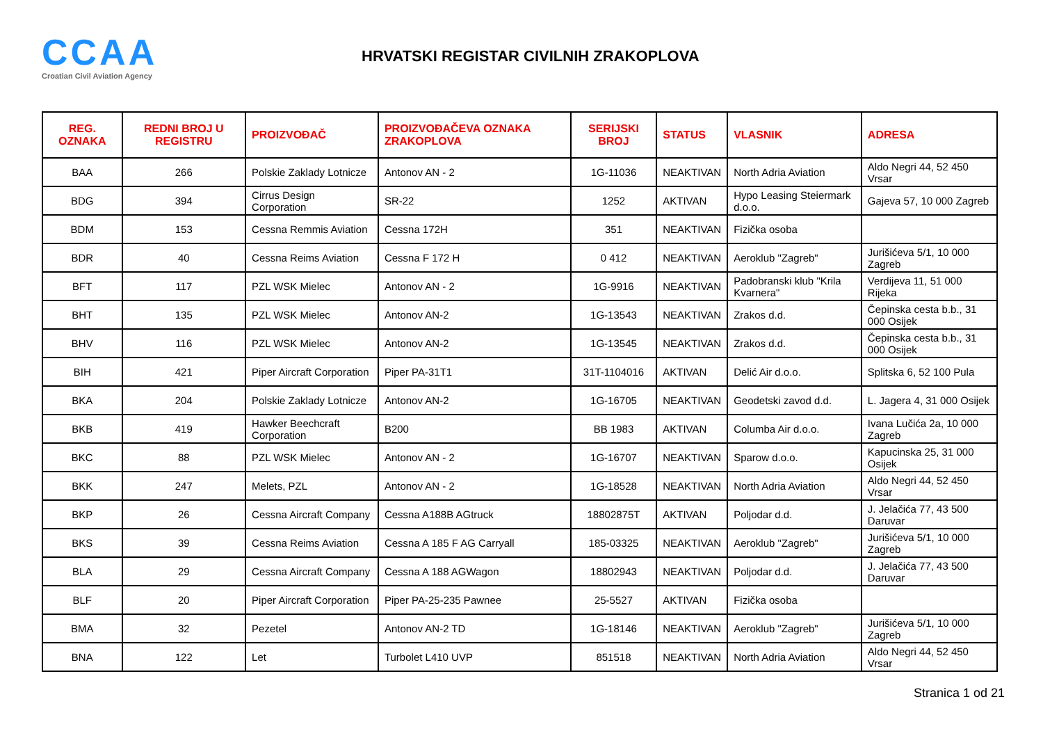CCAA
Croatian Civil Aviation Agency
HRVATSKI REGISTAR CIVILNIH ZRAKOPLOVA
| REG. OZNAKA | REDNI BROJ U REGISTRU | PROIZVOĐAČ | PROIZVOĐAČEVA OZNAKA ZRAKOPLOVA | SERIJSKI BROJ | STATUS | VLASNIK | ADRESA |
| --- | --- | --- | --- | --- | --- | --- | --- |
| BAA | 266 | Polskie Zaklady Lotnicze | Antonov AN - 2 | 1G-11036 | NEAKTIVAN | North Adria Aviation | Aldo Negri 44, 52 450 Vrsar |
| BDG | 394 | Cirrus Design Corporation | SR-22 | 1252 | AKTIVAN | Hypo Leasing Steiermark d.o.o. | Gajeva 57, 10 000 Zagreb |
| BDM | 153 | Cessna Remmis Aviation | Cessna 172H | 351 | NEAKTIVAN | Fizička osoba | |
| BDR | 40 | Cessna Reims Aviation | Cessna F 172 H | 0 412 | NEAKTIVAN | Aeroklub "Zagreb" | Jurišićeva 5/1, 10 000 Zagreb |
| BFT | 117 | PZL WSK Mielec | Antonov AN - 2 | 1G-9916 | NEAKTIVAN | Padobranski klub "Krila Kvarnera" | Verdijeva 11, 51 000 Rijeka |
| BHT | 135 | PZL WSK Mielec | Antonov AN-2 | 1G-13543 | NEAKTIVAN | Zrakos d.d. | Čepinska cesta b.b., 31 000 Osijek |
| BHV | 116 | PZL WSK Mielec | Antonov AN-2 | 1G-13545 | NEAKTIVAN | Zrakos d.d. | Čepinska cesta b.b., 31 000 Osijek |
| BIH | 421 | Piper Aircraft Corporation | Piper PA-31T1 | 31T-1104016 | AKTIVAN | Delić Air d.o.o. | Splitska 6, 52 100 Pula |
| BKA | 204 | Polskie Zaklady Lotnicze | Antonov AN-2 | 1G-16705 | NEAKTIVAN | Geodetski zavod d.d. | L. Jagera 4, 31 000 Osijek |
| BKB | 419 | Hawker Beechcraft Corporation | B200 | BB 1983 | AKTIVAN | Columba Air d.o.o. | Ivana Lučića 2a, 10 000 Zagreb |
| BKC | 88 | PZL WSK Mielec | Antonov AN - 2 | 1G-16707 | NEAKTIVAN | Sparow d.o.o. | Kapucinska 25, 31 000 Osijek |
| BKK | 247 | Melets, PZL | Antonov AN - 2 | 1G-18528 | NEAKTIVAN | North Adria Aviation | Aldo Negri 44, 52 450 Vrsar |
| BKP | 26 | Cessna Aircraft Company | Cessna A188B AGtruck | 18802875T | AKTIVAN | Poljodar d.d. | J. Jelačića 77, 43 500 Daruvar |
| BKS | 39 | Cessna Reims Aviation | Cessna A 185 F AG Carryall | 185-03325 | NEAKTIVAN | Aeroklub "Zagreb" | Jurišićeva 5/1, 10 000 Zagreb |
| BLA | 29 | Cessna Aircraft Company | Cessna A 188 AGWagon | 18802943 | NEAKTIVAN | Poljodar d.d. | J. Jelačića 77, 43 500 Daruvar |
| BLF | 20 | Piper Aircraft Corporation | Piper PA-25-235 Pawnee | 25-5527 | AKTIVAN | Fizička osoba | |
| BMA | 32 | Pezetel | Antonov AN-2 TD | 1G-18146 | NEAKTIVAN | Aeroklub "Zagreb" | Jurišićeva 5/1, 10 000 Zagreb |
| BNA | 122 | Let | Turbolet L410 UVP | 851518 | NEAKTIVAN | North Adria Aviation | Aldo Negri 44, 52 450 Vrsar |
Stranica 1 od 21